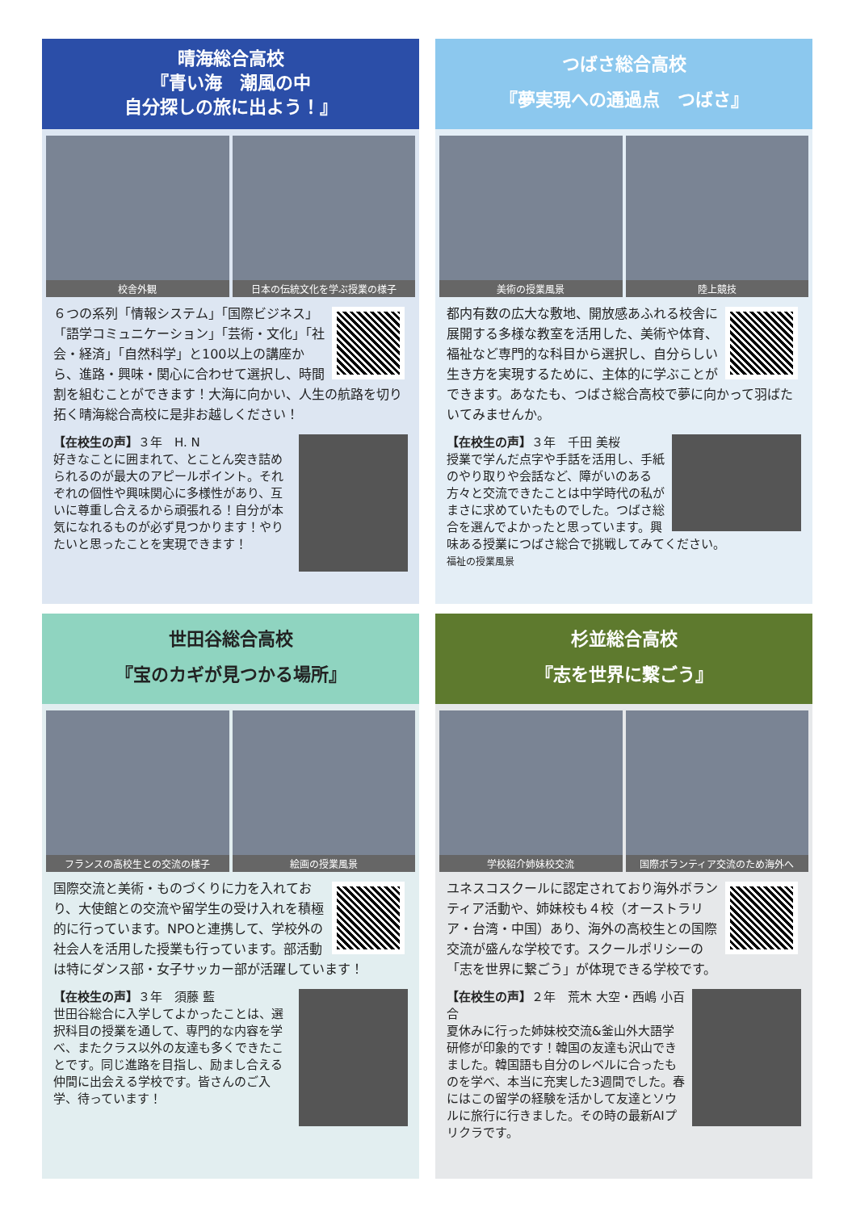晴海総合高校
『青い海　潮風の中
自分探しの旅に出よう！』
校舎外観 日本の伝統文化を学ぶ授業の様子
６つの系列「情報システム」「国際ビジネス」「語学コミュニケーション」「芸術・文化」「社会・経済」「自然科学」と100以上の講座から、進路・興味・関心に合わせて選択し、時間割を組むことができます！大海に向かい、人生の航路を切り拓く晴海総合高校に是非お越しください！
【在校生の声】３年　H. N
好きなことに囲まれて、とことん突き詰められるのが最大のアピールポイント。それぞれの個性や興味関心に多様性があり、互いに尊重し合えるから頑張れる！自分が本気になれるものが必ず見つかります！やりたいと思ったことを実現できます！
つばさ総合高校
『夢実現への通過点　つばさ』
美術の授業風景 陸上競技
都内有数の広大な敷地、開放感あふれる校舎に展開する多様な教室を活用した、美術や体育、福祉など専門的な科目から選択し、自分らしい生き方を実現するために、主体的に学ぶことができます。あなたも、つばさ総合高校で夢に向かって羽ばたいてみませんか。
【在校生の声】３年　千田 美桜
授業で学んだ点字や手話を活用し、手紙のやり取りや会話など、障がいのある方々と交流できたことは中学時代の私がまさに求めていたものでした。つばさ総合を選んでよかったと思っています。興味ある授業につばさ総合で挑戦してみてください。
福祉の授業風景
世田谷総合高校
『宝のカギが見つかる場所』
フランスの高校生との交流の様子 絵画の授業風景
国際交流と美術・ものづくりに力を入れており、大使館との交流や留学生の受け入れを積極的に行っています。NPOと連携して、学校外の社会人を活用した授業も行っています。部活動は特にダンス部・女子サッカー部が活躍しています！
【在校生の声】３年　須藤 藍
世田谷総合に入学してよかったことは、選択科目の授業を通して、専門的な内容を学べ、またクラス以外の友達も多くできたことです。同じ進路を目指し、励まし合える仲間に出会える学校です。皆さんのご入学、待っています！
杉並総合高校
『志を世界に繋ごう』
学校紹介姉妹校交流 国際ボランティア交流のため海外へ
ユネスコスクールに認定されており海外ボランティア活動や、姉妹校も４校（オーストラリア・台湾・中国）あり、海外の高校生との国際交流が盛んな学校です。スクールポリシーの「志を世界に繋ごう」が体現できる学校です。
【在校生の声】２年　荒木 大空・西嶋 小百合
夏休みに行った姉妹校交流&釜山外大語学研修が印象的です！韓国の友達も沢山できました。韓国語も自分のレベルに合ったものを学べ、本当に充実した3週間でした。春にはこの留学の経験を活かして友達とソウルに旅行に行きました。その時の最新AIプリクラです。